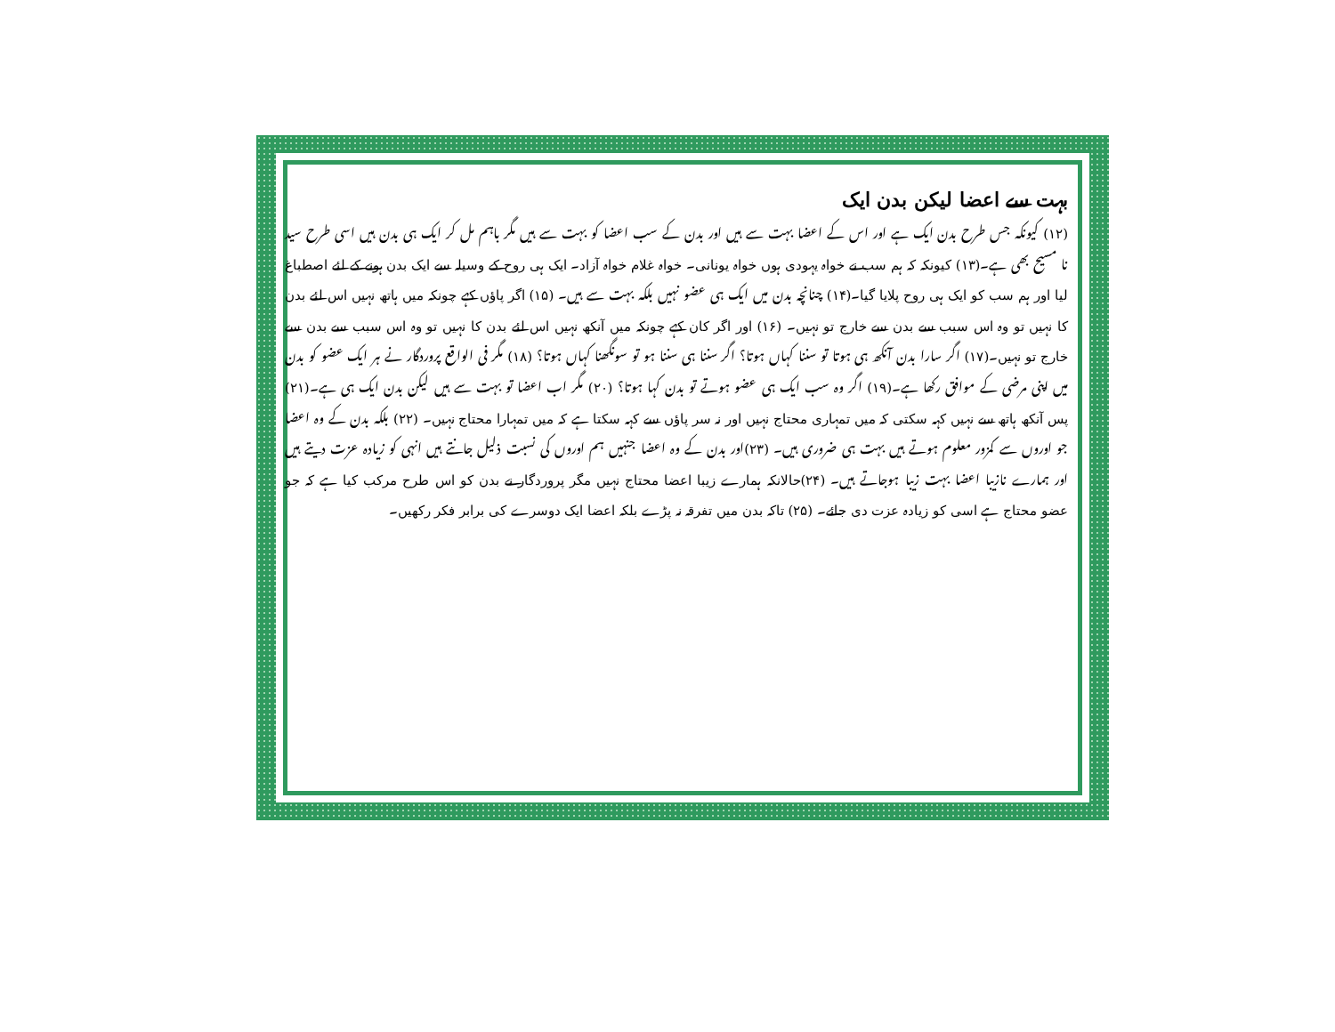بہت سے اعضا لیکن بدن ایک
(۱۲) کیونکہ جس طرح بدن ایک ہے اور اس کے اعضا بہت سے ہیں اور بدن کے سب اعضا کو بہت سے ہیں مگر باہم مل کر ایک ہی بدن ہیں اسی طرح سید نا مسیح بھی ہے۔(۱۳) کیونکہ کہ ہم سب نے خواہ یہودی ہوں خواہ یونانی۔ خواہ غلام خواہ آزاد۔ ایک ہی روح کے وسیلہ سے ایک بدن ہونے کے لئے اصطباغ لیا اور ہم سب کو ایک ہی روح پلایا گیا۔(۱۴) چنانچہ بدن میں ایک ہی عضو نہیں بلکہ بہت سے ہیں۔ (۱۵) اگر پاؤں کہے چونکہ میں ہاتھ نہیں اس لئے بدن کا نہیں تو وہ اس سبب سے بدن سے خارج تو نہیں۔ (۱۶) اور اگر کان کہے چونکہ میں آنکھ نہیں اس لئے بدن کا نہیں تو وہ اس سبب سے بدن سے خارج تو نہیں۔(۱۷) اگر سارا بدن آنکھ ہی ہوتا تو سننا کہاں ہوتا؟ اگر سننا ہی سننا ہو تو سونگھنا کہاں ہوتا؟ (۱۸) مگر فی الواقع پروردگار نے ہر ایک عضو کو بدن میں اپنی مرضی کے موافق رکھا ہے۔(۱۹) اگر وہ سب ایک ہی عضو ہوتے تو بدن کہا ہوتا؟ (۲۰) مگر اب اعضا تو بہت سے ہیں لیکن بدن ایک ہی ہے۔(۲۱) پس آنکھ ہاتھ سے نہیں کہہ سکتی کہ میں تمہاری محتاج نہیں اور نہ سر پاؤں سے کہہ سکتا ہے کہ میں تمہارا محتاج نہیں۔ (۲۲) بلکہ بدن کے وہ اعضا جو اوروں سے کمزور معلوم ہوتے ہیں بہت ہی ضروری ہیں۔ (۲۳)اور بدن کے وہ اعضا جنہیں ہم اوروں کی نسبت ذلیل جانتے ہیں انہی کو زیادہ عزت دیتے ہیں اور ہمارے نازیبا اعضا بہت زیبا ہوجاتے ہیں۔ (۲۴)حالانکہ ہمارے زیبا اعضا محتاج نہیں مگر پروردگار نے بدن کو اس طرح مرکب کیا ہے کہ جو عضو محتاج ہے اسی کو زیادہ عزت دی جائے۔ (۲۵) تاکہ بدن میں تفرقہ نہ پڑے بلکہ اعضا ایک دوسرے کی برابر فکر رکھیں۔